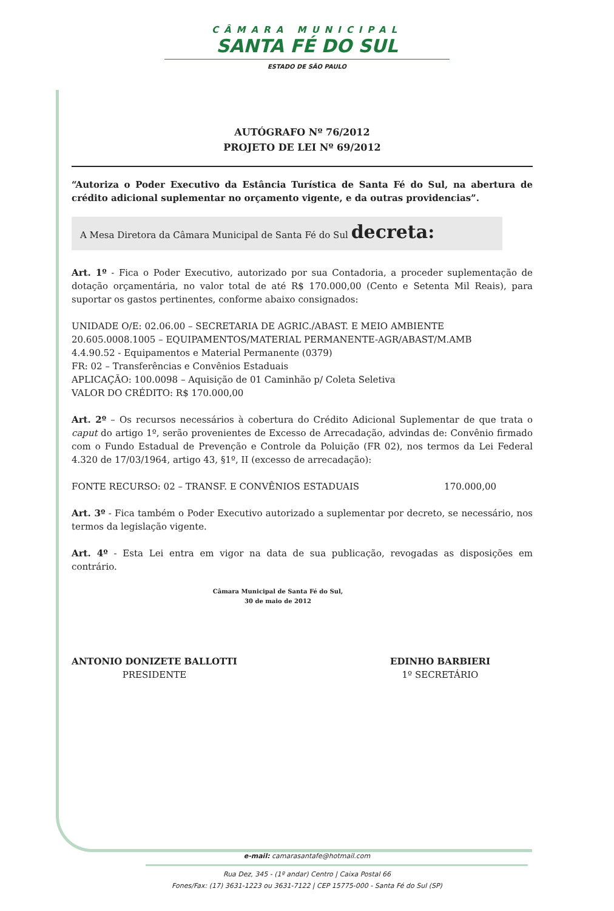CÂMARA MUNICIPAL
SANTA FÉ DO SUL
ESTADO DE SÃO PAULO
AUTÓGRAFO Nº 76/2012
PROJETO DE LEI Nº 69/2012
“Autoriza o Poder Executivo da Estância Turística de Santa Fé do Sul, na abertura de crédito adicional suplementar no orçamento vigente, e da outras providencias”.
A Mesa Diretora da Câmara Municipal de Santa Fé do Sul decreta:
Art. 1º - Fica o Poder Executivo, autorizado por sua Contadoria, a proceder suplementação de dotação orçamentária, no valor total de até R$ 170.000,00 (Cento e Setenta Mil Reais), para suportar os gastos pertinentes, conforme abaixo consignados:
UNIDADE O/E: 02.06.00 – SECRETARIA DE AGRIC./ABAST. E MEIO AMBIENTE
20.605.0008.1005 – EQUIPAMENTOS/MATERIAL PERMANENTE-AGR/ABAST/M.AMB
4.4.90.52 - Equipamentos e Material Permanente (0379)
FR: 02 – Transferências e Convênios Estaduais
APLICAÇÃO: 100.0098 – Aquisição de 01 Caminhão p/ Coleta Seletiva
VALOR DO CRÉDITO: R$ 170.000,00
Art. 2º – Os recursos necessários à cobertura do Crédito Adicional Suplementar de que trata o caput do artigo 1º, serão provenientes de Excesso de Arrecadação, advindas de: Convênio firmado com o Fundo Estadual de Prevenção e Controle da Poluição (FR 02), nos termos da Lei Federal 4.320 de 17/03/1964, artigo 43, §1º, II (excesso de arrecadação):
FONTE RECURSO: 02 – TRANSF. E CONVÊNIOS ESTADUAIS 170.000,00
Art. 3º - Fica também o Poder Executivo autorizado a suplementar por decreto, se necessário, nos termos da legislação vigente.
Art. 4º - Esta Lei entra em vigor na data de sua publicação, revogadas as disposições em contrário.
Câmara Municipal de Santa Fé do Sul,
30 de maio de 2012
ANTONIO DONIZETE BALLOTTI
PRESIDENTE
EDINHO BARBIERI
1º SECRETÁRIO
e-mail: camarasantafe@hotmail.com
Rua Dez, 345 - (1º andar) Centro | Caixa Postal 66
Fones/Fax: (17) 3631-1223 ou 3631-7122 | CEP 15775-000 - Santa Fé do Sul (SP)